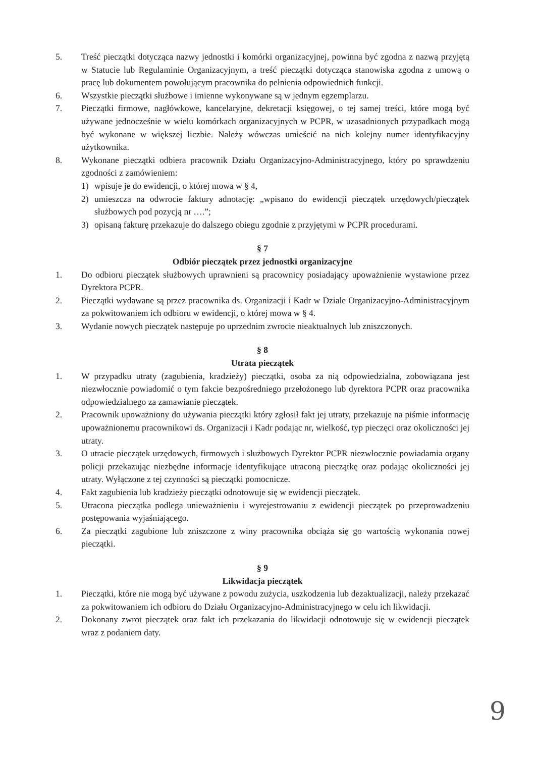5. Treść pieczątki dotycząca nazwy jednostki i komórki organizacyjnej, powinna być zgodna z nazwą przyjętą w Statucie lub Regulaminie Organizacyjnym, a treść pieczątki dotycząca stanowiska zgodna z umową o pracę lub dokumentem powołującym pracownika do pełnienia odpowiednich funkcji.
6. Wszystkie pieczątki służbowe i imienne wykonywane są w jednym egzemplarzu.
7. Pieczątki firmowe, nagłówkowe, kancelaryjne, dekretacji księgowej, o tej samej treści, które mogą być używane jednocześnie w wielu komórkach organizacyjnych w PCPR, w uzasadnionych przypadkach mogą być wykonane w większej liczbie. Należy wówczas umieścić na nich kolejny numer identyfikacyjny użytkownika.
8. Wykonane pieczątki odbiera pracownik Działu Organizacyjno-Administracyjnego, który po sprawdzeniu zgodności z zamówieniem:
1) wpisuje je do ewidencji, o której mowa w § 4,
2) umieszcza na odwrocie faktury adnotację: „wpisano do ewidencji pieczątek urzędowych/pieczątek służbowych pod pozycją nr ….”;
3) opisaną fakturę przekazuje do dalszego obiegu zgodnie z przyjętymi w PCPR procedurami.
§ 7
Odbiór pieczątek przez jednostki organizacyjne
1. Do odbioru pieczątek służbowych uprawnieni są pracownicy posiadający upoważnienie wystawione przez Dyrektora PCPR.
2. Pieczątki wydawane są przez pracownika ds. Organizacji i Kadr w Dziale Organizacyjno-Administracyjnym za pokwitowaniem ich odbioru w ewidencji, o której mowa w § 4.
3. Wydanie nowych pieczątek następuje po uprzednim zwrocie nieaktualnych lub zniszczonych.
§ 8
Utrata pieczątek
1. W przypadku utraty (zagubienia, kradzieży) pieczątki, osoba za nią odpowiedzialna, zobowiązana jest niezwłocznie powiadomić o tym fakcie bezpośredniego przełożonego lub dyrektora PCPR oraz pracownika odpowiedzialnego za zamawianie pieczątek.
2. Pracownik upoważniony do używania pieczątki który zgłosił fakt jej utraty, przekazuje na piśmie informację upoważnionemu pracownikowi ds. Organizacji i Kadr podając nr, wielkość, typ pieczęci oraz okoliczności jej utraty.
3. O utracie pieczątek urzędowych, firmowych i służbowych Dyrektor PCPR niezwłocznie powiadamia organy policji przekazując niezbędne informacje identyfikujące utraconą pieczątkę oraz podając okoliczności jej utraty. Wyłączone z tej czynności są pieczątki pomocnicze.
4. Fakt zagubienia lub kradzieży pieczątki odnotowuje się w ewidencji pieczątek.
5. Utracona pieczątka podlega unieważnieniu i wyrejestrowaniu z ewidencji pieczątek po przeprowadzeniu postępowania wyjaśniającego.
6. Za pieczątki zagubione lub zniszczone z winy pracownika obciąża się go wartością wykonania nowej pieczątki.
§ 9
Likwidacja pieczątek
1. Pieczątki, które nie mogą być używane z powodu zużycia, uszkodzenia lub dezaktualizacji, należy przekazać za pokwitowaniem ich odbioru do Działu Organizacyjno-Administracyjnego w celu ich likwidacji.
2. Dokonany zwrot pieczątek oraz fakt ich przekazania do likwidacji odnotowuje się w ewidencji pieczątek wraz z podaniem daty.
9